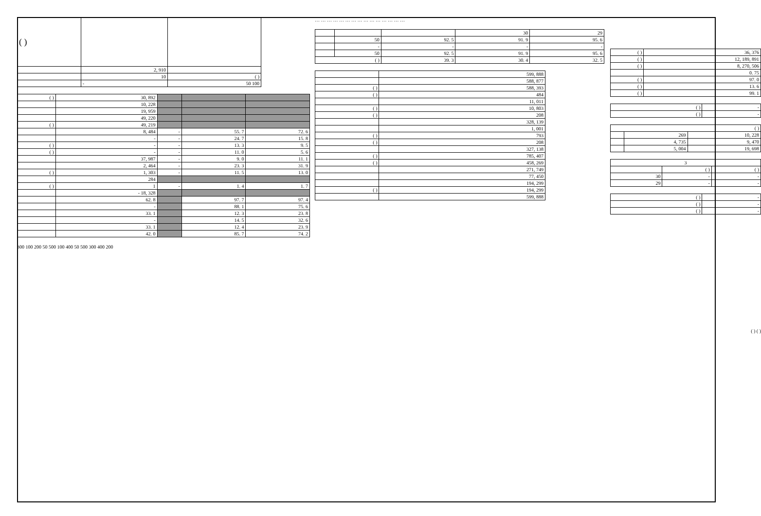| ( ) | | |
| | 2, 910 | |
| | 10 | ( ) |
| | - | 50 100 |
| ( ) | 30, 892 | | | |
| | 10, 228 | | | |
| | 19, 959 | | | |
| | 49, 220 | | | |
| ( ) | 49, 219 | | | |
| | 8, 484 | - | 55. 7 | 72. 6 |
| | - | - | 24. 7 | 15. 8 |
| ( ) | - | - | 13. 3 | 9. 5 |
| ( ) | - | - | 11. 0 | 5. 6 |
| | 37, 987 | - | 9. 0 | 11. 1 |
| | 2, 464 | - | 23. 3 | 31. 9 |
| ( ) | 1, 303 | - | 11. 5 | 13. 0 |
| | 284 | | | |
| ( ) | 1 | - | 1. 4 | 1. 7 |
| | - 18, 328 | | | |
| | 62. 8 | | 97. 7 | 97. 4 |
| | - | | 88. 1 | 75. 6 |
| | 33. 1 | | 12. 3 | 23. 8 |
| | - | | 14. 5 | 32. 6 |
| | 33. 1 | | 12. 4 | 23. 9 |
| | 42. 0 | | 85. 7 | 74. 2 |
300 100 200 50 500 100 400 50 500 300 400 200
… … … … … … … … … … … … … … …
| | | | 30 | 29 |
| | 50 | 92. 5 | 91. 9 | 95. 6 |
| | - | - | - | - |
| | 50 | 92. 5 | 91. 9 | 95. 6 |
| ( ) | | 39. 3 | 30. 4 | 32. 5 |
| | 599, 888 |
| | 588, 877 |
| ( ) | 588, 393 |
| ( ) | 484 |
| | 11, 011 |
| ( ) | 10, 803 |
| ( ) | 208 |
| | 328, 139 |
| | 1, 001 |
| ( ) | 793 |
| ( ) | 208 |
| | 327, 138 |
| ( ) | 785, 407 |
| ( ) | 458, 269 |
| | 271, 749 |
| | 77, 450 |
| | 194, 299 |
| ( ) | 194, 299 |
| | 599, 888 |
| ( ) | 36, 376 |
| ( ) | 12, 189, 891 |
| ( ) | 8, 270, 506 |
| | 0. 75 |
| ( ) | 97. 0 |
| ( ) | 13. 6 |
| ( ) | 99. 1 |
| ( ) | - |
| ( ) | - |
| ( ) | | |
| | 269 | 10, 228 |
| | 4, 735 | 9, 470 |
| | 5, 004 | 19, 698 |
| 3 | | |
| | ( ) | ( ) |
| 30 | - | - |
| 29 | - | - |
| ( ) | - |
| ( ) | - |
| ( ) | - |
( ) ( )